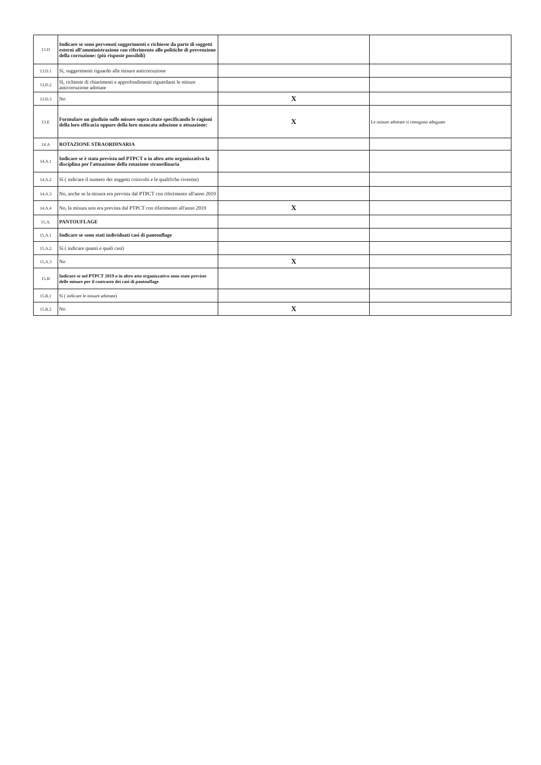| 13.D | Indicare se sono pervenuti suggerimenti e richieste da parte di soggetti esterni all’amministrazione con riferimento alle politiche di prevenzione della corruzione: (più risposte possibili) | | |
| 13.D.1 | Sì, suggerimenti riguardo alle misure anticorruzione | | |
| 13.D.2 | Sì, richieste di chiarimenti e approfondimenti riguardanti le misure anticorruzione adottate | | |
| 13.D.3 | No | X | |
| 13.E | Formulare un giudizio sulle misure sopra citate specificando le ragioni della loro efficacia oppure della loro mancata adozione o attuazione: | X | Le misure adottate si ritengono adeguate |
| 14.A | ROTAZIONE STRAORDINARIA | | |
| 14.A.1 | Indicare se è stata prevista nel PTPCT o in altro atto organizzativo la disciplina per l'attuazione della rotazione straordinaria | | |
| 14.A.2 | Sì ( indicare il numero dei soggetti coinvolti e le qualifiche rivestite) | | |
| 14.A.3 | No, anche se la misura era prevista dal PTPCT con riferimento all'anno 2019 | | |
| 14.A.4 | No, la misura non era prevista dal PTPCT con riferimento all'anno 2019 | X | |
| 15.A. | PANTOUFLAGE | | |
| 15.A.1 | Indicare se sono stati individuati casi di pantouflage | | |
| 15.A.2 | Sì ( indicare quanti e quali casi) | | |
| 15.A.3 | No | X | |
| 15.B | Indicare se nel PTPCT 2019 o in altro atto organizzativo sono state previste delle misure per il contrasto dei casi di pantouflage | | |
| 15.B.1 | Sì ( indicare le misure adottate) | | |
| 15.B.2 | No | X | |